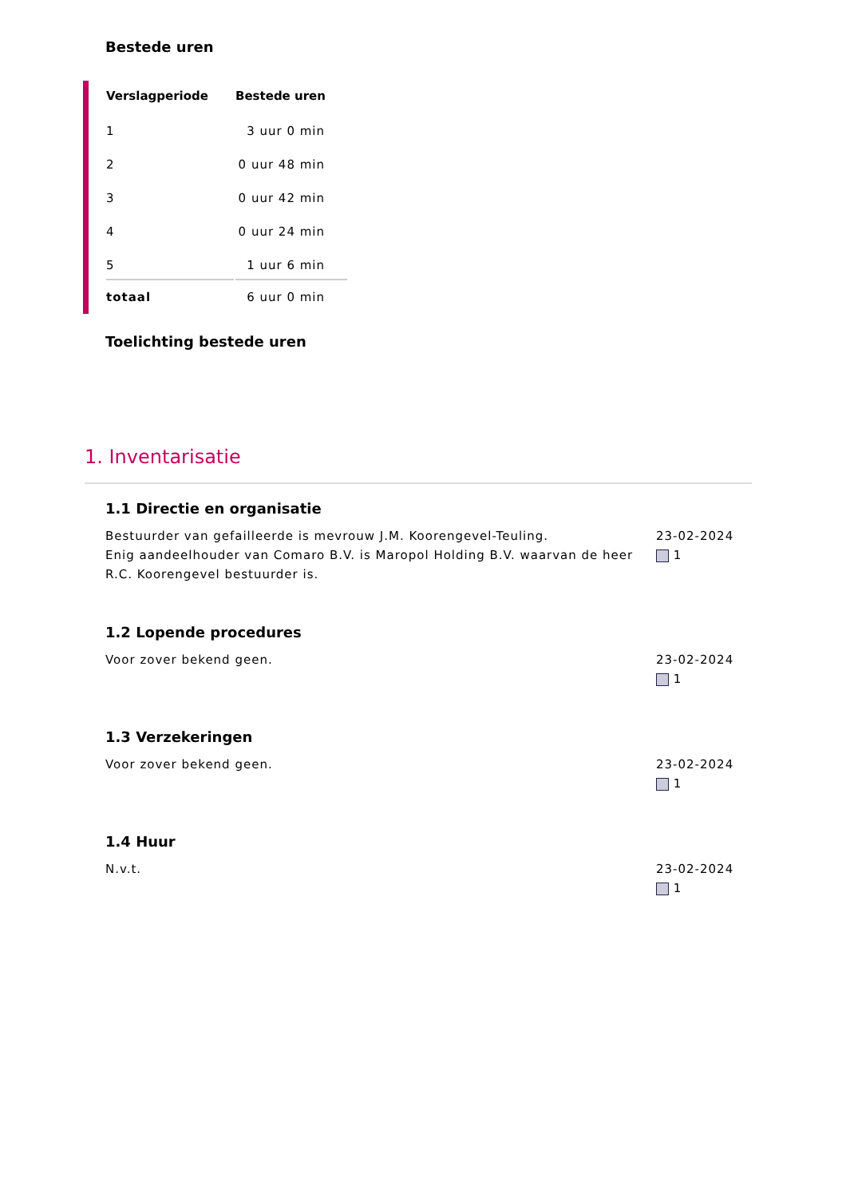Bestede uren
| Verslagperiode | Bestede uren |
| --- | --- |
| 1 | 3 uur 0 min |
| 2 | 0 uur 48 min |
| 3 | 0 uur 42 min |
| 4 | 0 uur 24 min |
| 5 | 1 uur 6 min |
| totaal | 6 uur 0 min |
Toelichting bestede uren
1. Inventarisatie
1.1 Directie en organisatie
Bestuurder van gefailleerde is mevrouw J.M. Koorengevel-Teuling.
Enig aandeelhouder van Comaro B.V. is Maropol Holding B.V. waarvan de heer R.C. Koorengevel bestuurder is.
23-02-2024
1
1.2 Lopende procedures
Voor zover bekend geen. 23-02-2024
1
1.3 Verzekeringen
Voor zover bekend geen. 23-02-2024
1
1.4 Huur
N.v.t. 23-02-2024
1